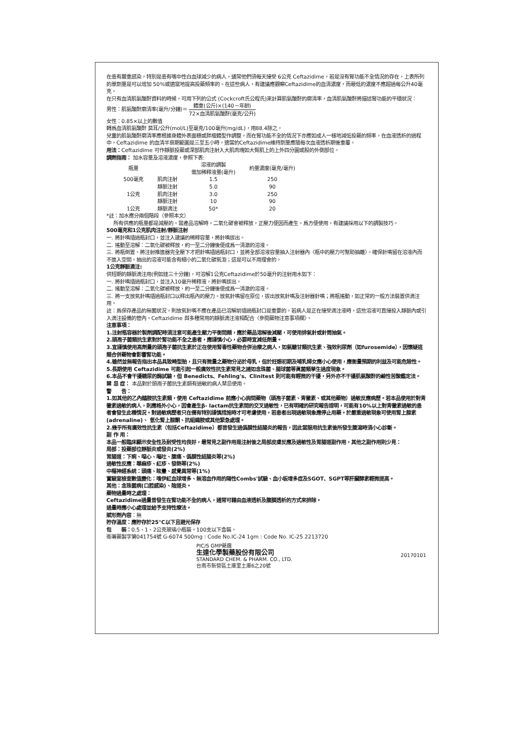在患有嚴重感染，特別是患有嗜中性白血球減少的病人，通常他們須每天接受 6公克 Ceftazidime，若是沒有腎功能不全情況的存在，上表所列的單劑量是可以增加 50％或適當地提高投藥頻率的。在這些病人，有建議應觀察Ceftazidime的血清濃度，而最低的濃度不應超過每公升40毫克。
在只有血清肌氨酸酐資料的時候，可用下列的公式 (Cockcroft氏公程氏)來計算肌氨酸酐的廓清率，血清肌氨酸酐將描述腎功能的平穩狀況：
男性：肌氨酸酐廓清率(毫升/分鐘)＝ 體重(公斤)×(140－年齡) 72×血清肌氨酸酐(毫克/公升)
女性：0.85×以上的數值
轉爲血清肌氨酸酐 莫耳/公升(mol/L)至毫克/100毫升(mg/dL)，用88.4除之。
兒童的肌氨酸酐廓清率應根據身體外表面積或胖瘦體型作調整，而在腎功能不全的情況下亦應如成人一樣地減低投藥的頻率。在血液透析的過程中，Ceftazidime 的血清半衰期範圍是三至五小時。適當的Ceftazidime維持劑量應隨每次血液透析期後重覆。
用法：Ceftazidime 可作靜脈投藥或深部肌肉注射入大肌肉塊如大臀肌上的上外四分圓或股的外側部位。
調劑指南： 加水容量及溶液濃度，參照下表:
| 瓶量 | | 溶液的調製 需加稀釋液量(毫升) | 約量濃度(毫克/毫升) |
| --- | --- | --- | --- |
| 500毫克 | 肌肉注射 | 1.5 | 250 |
| | 靜脈注射 | 5.0 | 90 |
| 1公克 | 肌肉注射 | 3.0 | 250 |
| | 靜脈注射 | 10 | 90 |
| 1公克 | 靜脈滴注 | 50* | 20 |
*註：加水應分兩個階段（參照本文）
所有供應的瓶量都是減壓的。當產品溶解時，二氧化碳會被釋放，正壓力便因而產生。爲方便使用，有建議採用以下的調製技巧。
500毫克和1公克肌肉注射/靜脈注射
一. 將針嘴插過瓶封口，並注入建議的稀釋容量，將針嘴拔出。
二. 搖動至溶解：二氧化碳被釋放，約一至二分鐘後便成爲一清澈的溶液。
三. 將瓶倒置。將注射推進器完全壓下才把針嘴插過瓶封口，並將全部溶液容量抽入注射器內〈瓶中的壓力可幫助抽離〉。確保針嘴留在溶液內而不進入空間。抽出的溶液可能含有細小的二氧化碳氣泡；這是可以不用理會的。
1公克靜脈滴注:
供短期的靜脈滴注用(例如達三十分鐘)，可溶解1公克Ceftazidime於50毫升的注射用水如下：
一. 將針嘴插過瓶封口，並注入10毫升稀釋液，將針嘴拔出。
二. 搖動至溶解：二氧化碳被釋放，約一至二分鐘後便成爲一清澈的溶液。
三. 將一支放氣針嘴插過瓶封口以釋出瓶內的壓力。放氣針嘴留在原位，拔出放氣針嘴及注射器針嘴；將瓶搖動，如正常的一般方法裝置供滴注用。
註：爲保存產品的無菌狀況，則放氣針嘴不應在產品已溶解前插過瓶封口是重要的。若病人是正在接受滴注液時，這些溶液可直接投入靜脈內或引入滴注設備的管內。Ceftazidime 與多種常用的靜脈滴注液相配合〈參閱藥物注意事項欄〉。
注意事項：
1.注射瓶容器於製劑調配時須注意可能產生壓力平衡問題，應於藥品溶解後減壓，可使用排氣針或針筒抽氣。
2.頭孢子菌類抗生素對於腎功能不全之患者，應謹慎小心，必要時宜減低劑量。
3.宜謹慎使用高劑量的頭孢子菌抗生素於正在使用腎毒性藥物合併治療之病人，如氨醣甘類抗生素、強效利尿劑（如furosemide），因懷疑這類合併藥物會影響腎功能。
4.雖然並無報告指出本品具致畸型胎，且只有微量之藥物分泌於母乳，但於妊娠初期及哺乳婦女應小心使用，應衡量預期的利益及可能危險性。
5.長期使用 Ceftazidime 可能引起一般廣效性抗生素常見之諸如念珠菌、腸球菌等眞菌類孳生過度現象。
6.本品不會干擾糖尿的酶試驗，但 Benedicts、Fehling's、Clinitest 則可能有輕微的干擾，另外亦不干擾肌氨酸酐的鹼性苦酸鑑定法。
禁 忌 症： 本品對於頭孢子菌抗生素類有過敏的病人禁忌使用。
警　　告：
1.如其他的乙內醯胺抗生素類，使用 Ceftazidime 前應小心詢問藥物（頭孢子菌素、青黴素、或其他藥物）過敏反應病歷。若本品使用於對青黴素過敏的病人，則應格外小心，因會產生β- lactam抗生素間的交叉過敏性，已有明確的研究報告證明，可能有10%以上對青黴素過敏的患者會發生此種情況。對過敏病歷者只在備有特別謹慎措施時才可考慮使用，若患者出現過敏現象應停止用藥。於嚴重過敏現象可使用腎上腺素(adrenaline)、 氫化腎上腺酮、抗組織胺或其他緊急處理。
2.幾乎所有廣效性抗生素（包括Ceftazidime）都曾發生過僞膜性結腸炎的報告，因此當服用抗生素後所發生腹瀉時須小心診斷。
副 作 用：
本品一般臨床顯示安全性及耐受性均良好，最常見之副作用是注射後之局部皮膚反應及過敏性及胃腸道副作用，其他之副作用則少見：
局部：投藥部位靜脈炎或發炎(2%)
胃腸道：下痢、噁心、嘔吐、腹痛、僞膜性結腸炎等(2%)
過敏性反應：蕁麻疹、紅疹、發熱等(2%)
中樞神經系統：頭痛、眩暈、感覺異常等(1%)
實驗室檢查數值變化：嗜伊紅血球增多、無溶血作用的陽性Combs'試驗、血小板增多症及SGOT、SGPT等肝臟酵素輕微提高。
其他：念珠菌病(口腔感染)、陰道炎。
藥物過量時之處理：
Ceftazidime過量曾發生在腎功能不全的病人，通常可藉由血液透析及腹膜透析的方式來排除。
過量時應小心處理並給予支持性療法。
賦形劑內容：無
貯存溫度：應貯存於25°C以下且避光保存
包　　裝：0.5、1、2公克玻璃小瓶裝，100支以下盒裝。
衛署藥製字第041754號 G-6074 500mg : Code No.IC-24 1gm : Code No. IC-25 2213720
PIC/S GMP藥廠
生達化學製藥股份有限公司
STANDARD CHEM. & PHARM. CO., LTD.
台南市新營區土庫里土庫6之20號
20170101